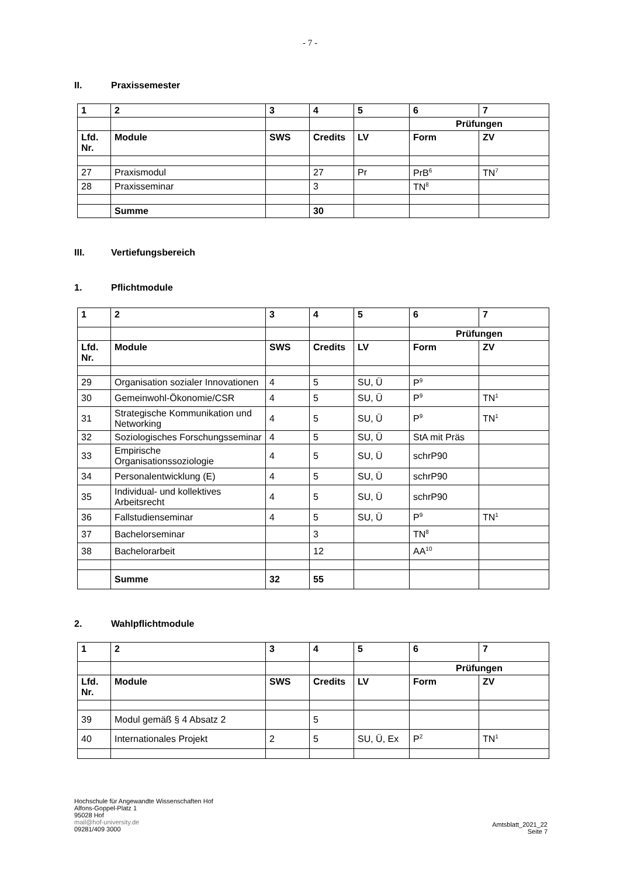- 7 -
II. Praxissemester
| 1 | 2 | 3 | 4 | 5 | 6 | 7 |
| --- | --- | --- | --- | --- | --- | --- |
| | | | | | Prüfungen | |
| Lfd. Nr. | Module | SWS | Credits | LV | Form | ZV |
| 27 | Praxismodul | | 27 | Pr | PrB<sup>6</sup> | TN<sup>7</sup> |
| 28 | Praxisseminar | | 3 | | TN<sup>8</sup> | |
| | Summe | | 30 | | | |
III. Vertiefungsbereich
1. Pflichtmodule
| 1 | 2 | 3 | 4 | 5 | 6 | 7 |
| --- | --- | --- | --- | --- | --- | --- |
| | | | | | Prüfungen | |
| Lfd. Nr. | Module | SWS | Credits | LV | Form | ZV |
| 29 | Organisation sozialer Innovationen | 4 | 5 | SU, Ü | P<sup>9</sup> | |
| 30 | Gemeinwohl-Ökonomie/CSR | 4 | 5 | SU, Ü | P<sup>9</sup> | TN<sup>1</sup> |
| 31 | Strategische Kommunikation und Networking | 4 | 5 | SU, Ü | P<sup>9</sup> | TN<sup>1</sup> |
| 32 | Soziologisches Forschungsseminar | 4 | 5 | SU, Ü | StA mit Präs | |
| 33 | Empirische Organisationssoziologie | 4 | 5 | SU, Ü | schrP90 | |
| 34 | Personalentwicklung (E) | 4 | 5 | SU, Ü | schrP90 | |
| 35 | Individual- und kollektives Arbeitsrecht | 4 | 5 | SU, Ü | schrP90 | |
| 36 | Fallstudienseminar | 4 | 5 | SU, Ü | P<sup>9</sup> | TN<sup>1</sup> |
| 37 | Bachelorseminar | | 3 | | TN<sup>8</sup> | |
| 38 | Bachelorarbeit | | 12 | | AA<sup>10</sup> | |
| | Summe | 32 | 55 | | | |
2. Wahlpflichtmodule
| 1 | 2 | 3 | 4 | 5 | 6 | 7 |
| --- | --- | --- | --- | --- | --- | --- |
| | | | | | Prüfungen | |
| Lfd. Nr. | Module | SWS | Credits | LV | Form | ZV |
| 39 | Modul gemäß § 4 Absatz 2 | | 5 | | | |
| 40 | Internationales Projekt | 2 | 5 | SU, Ü, Ex | P<sup>2</sup> | TN<sup>1</sup> |
Hochschule für Angewandte Wissenschaften Hof
Alfons-Goppel-Platz 1
95028 Hof
mail@hof-university.de
09281/409 3000
Amtsblatt_2021_22
Seite 7